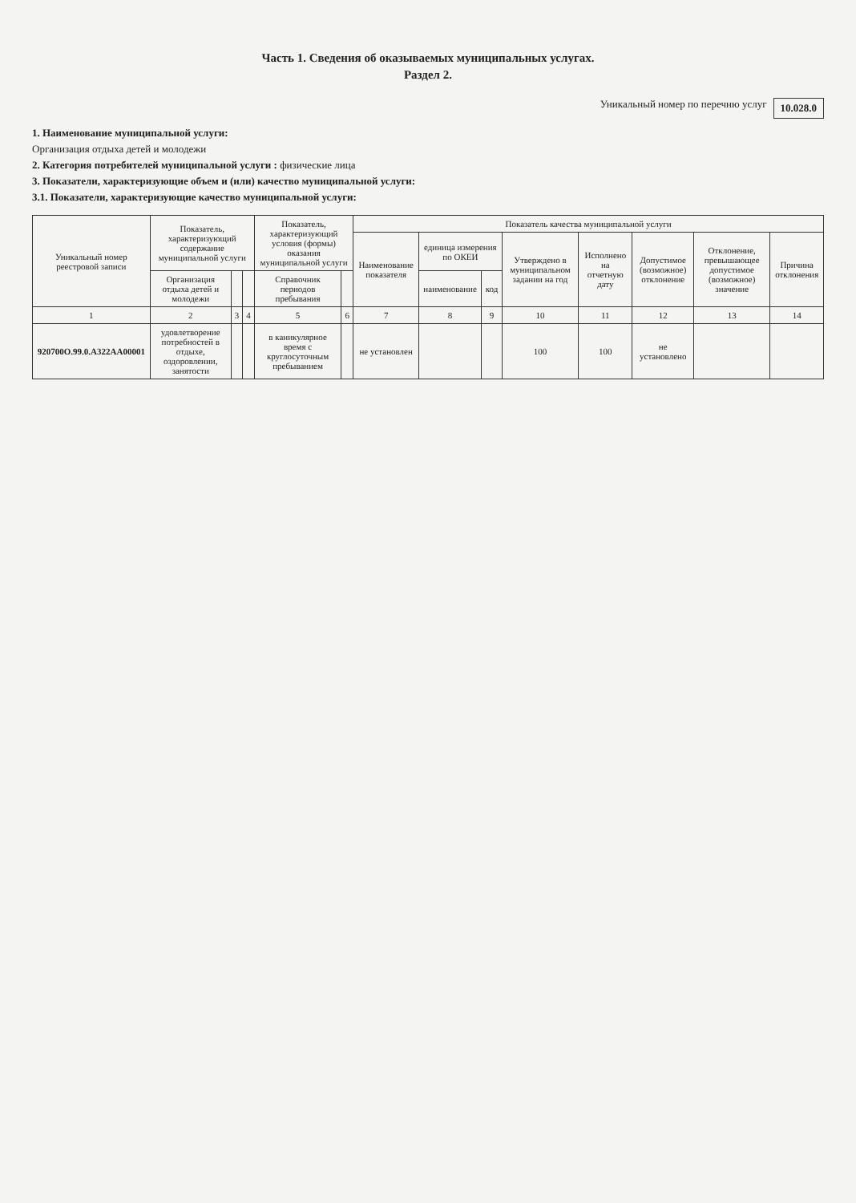Часть 1. Сведения об оказываемых муниципальных услугах.
Раздел 2.
Уникальный номер по перечню услуг 10.028.0
1. Наименование муниципальной услуги:
Организация отдыха детей и молодежи
2. Категория потребителей муниципальной услуги : физические лица
3. Показатели, характеризующие объем и (или) качество муниципальной услуги:
3.1. Показатели, характеризующие качество муниципальной услуги:
| Уникальный номер реестровой записи | Показатель, характеризующий содержание муниципальной услуги | | | Показатель, характеризующий условия (формы) оказания муниципальной услуги | | Показатель качества муниципальной услуги | | | | | | | |
| --- | --- | --- | --- | --- | --- | --- | --- | --- | --- | --- | --- | --- | --- |
| | | | | | | Наименование показателя | единица измерения по ОКЕИ | | Утверждено в муниципальном задании на год | Исполнено на отчетную дату | Допустимое (возможное) отклонение | Отклонение, превышающее допустимое (возможное) значение | Причина отклонения |
| | Организация отдыха детей и молодежи | | | Справочник периодов пребывания | | | наименование | код | | | | | |
| 1 | 2 | 3 | 4 | 5 | 6 | 7 | 8 | 9 | 10 | 11 | 12 | 13 | 14 |
| 920700О.99.0.А322АА00001 | удовлетворение потребностей в отдыхе, оздоровлении, занятости | | | в каникулярное время с круглосуточным пребыванием | | не установлен | | | 100 | 100 | не установлено | | |